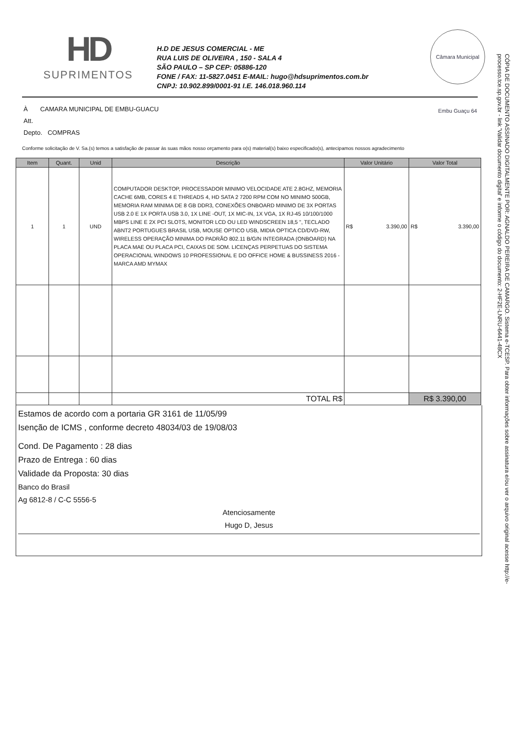HD
SUPRIMENTOS
H.D DE JESUS COMERCIAL - ME
RUA LUIS DE OLIVEIRA , 150 - SALA 4
SÃO PAULO – SP CEP: 05886-120
FONE / FAX: 11-5827.0451 E-MAIL: hugo@hdsuprimentos.com.br
CNPJ: 10.902.899/0001-91 I.E. 146.018.960.114
Câmara Municipal Embu Guaçu 64
À CAMARA MUNICIPAL DE EMBU-GUACU
Att.
Depto. COMPRAS
Conforme solicitação de V. Sa.(s) temos a satisfação de passar às suas mãos nosso orçamento para o(s) material(s) baixo especificado(s), antecipamos nossos agradecimento
| Item | Quant. | Unid | Descrição | Valor Unitário | Valor Total |
| --- | --- | --- | --- | --- | --- |
| 1 | 1 | UND | COMPUTADOR DESKTOP, PROCESSADOR MINIMO VELOCIDADE ATE 2.8GHZ, MEMORIA CACHE 6MB, CORES 4 E THREADS 4, HD SATA 2 7200 RPM COM NO MINIMO 500GB, MEMORIA RAM MINIMA DE 8 GB DDR3, CONEXÕES ONBOARD MINIMO DE 3X PORTAS USB 2.0 E 1X PORTA USB 3.0, 1X LINE -OUT, 1X MIC-IN, 1X VGA, 1X RJ-45 10/100/1000 MBPS LINE E 2X PCI SLOTS, MONITOR LCD OU LED WINDSCREEN 18,5 ", TECLADO ABNT2 PORTUGUES BRASIL USB, MOUSE OPTICO USB, MIDIA OPTICA CD/DVD-RW, WIRELESS OPERAÇÃO MINIMA DO PADRÃO 802.11 B/G/N INTEGRADA (ONBOARD) NA PLACA MAE OU PLACA PCI, CAIXAS DE SOM. LICENÇAS PERPETUAS DO SISTEMA OPERACIONAL WINDOWS 10 PROFESSIONAL E DO OFFICE HOME & BUSSINESS 2016 - MARCA AMD MYMAX | R$ 3.390,00 | R$ 3.390,00 |
| | | | TOTAL R$ | | R$ 3.390,00 |
Estamos de acordo com a portaria GR 3161 de 11/05/99
Isenção de ICMS , conforme decreto 48034/03 de 19/08/03
Cond. De Pagamento : 28 dias
Prazo de Entrega : 60 dias
Validade da Proposta: 30 dias
Banco do Brasil
Ag 6812-8 / C-C 5556-5
Atenciosamente
Hugo D, Jesus
CÓPIA DE DOCUMENTO ASSINADO DIGITALMENTE POR: AGNALDO PEREIRA DE CAMARGO. Sistema e-TCESP. Para obter informações sobre assinatura e/ou ver o arquivo original acesse http://e-processo.tce.sp.gov.br - link 'Validar documento digital' e informe o código do documento: 2-HF2E-LNRU-6441-48CX